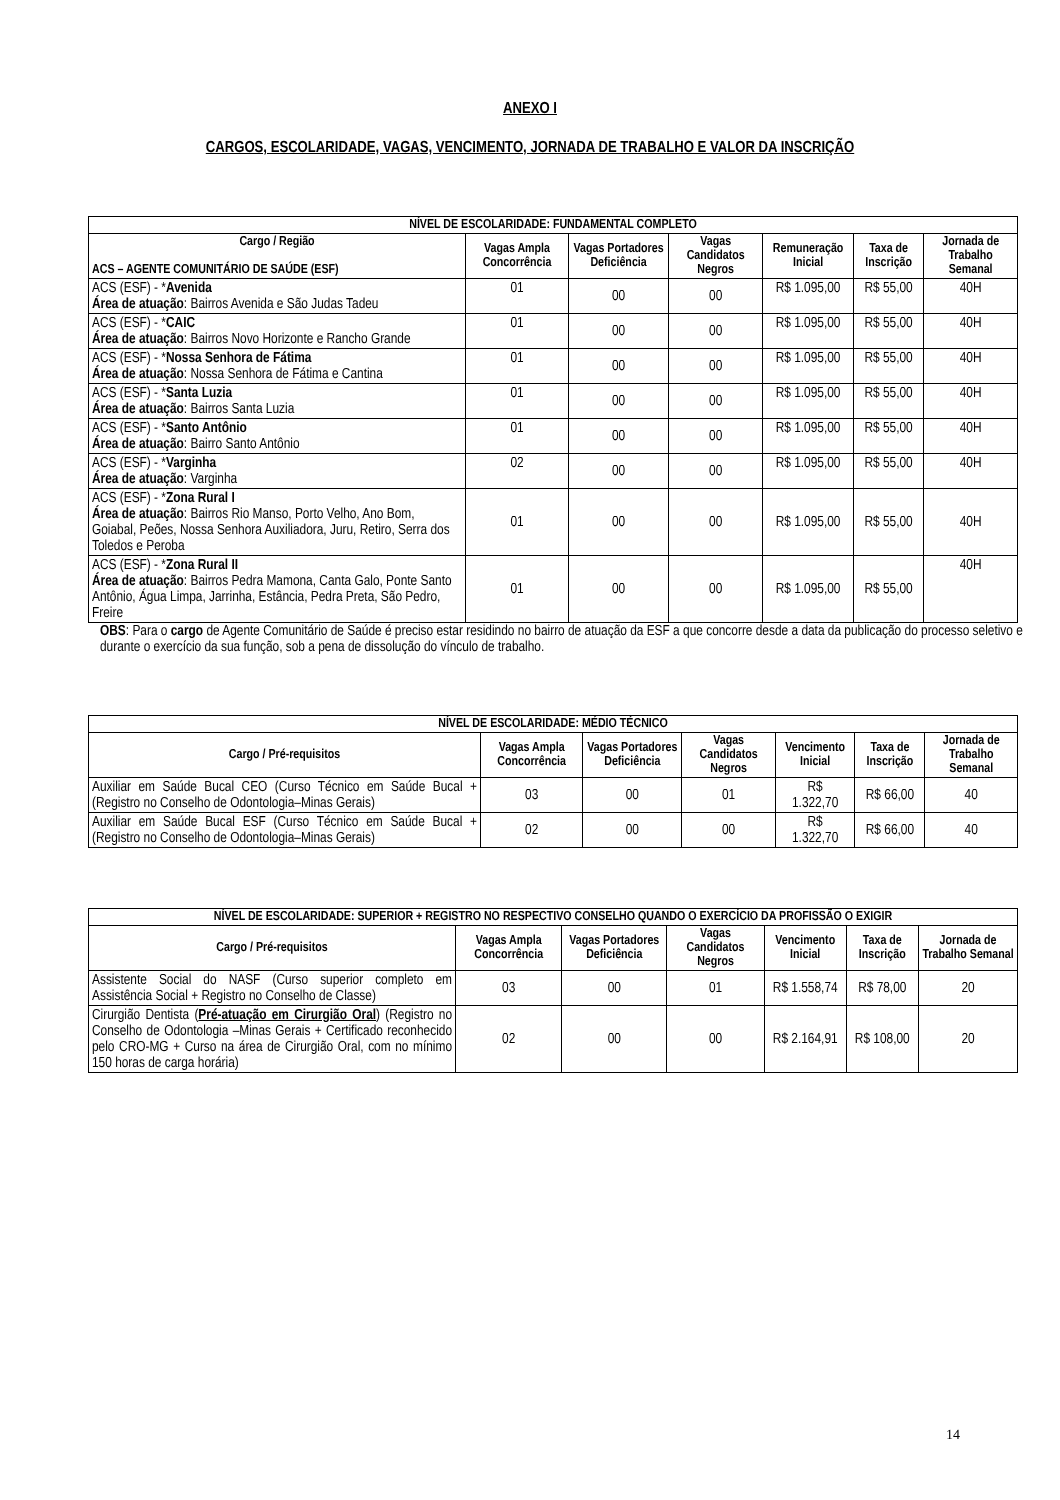ANEXO I
CARGOS, ESCOLARIDADE, VAGAS, VENCIMENTO, JORNADA DE TRABALHO E VALOR DA INSCRIÇÃO
| NÍVEL DE ESCOLARIDADE: FUNDAMENTAL COMPLETO | | | | | | |
| --- | --- | --- | --- | --- | --- | --- |
| Cargo / Região ACS – AGENTE COMUNITÁRIO DE SAÚDE (ESF) | Vagas Ampla Concorrência | Vagas Portadores Deficiência | Vagas Candidatos Negros | Remuneração Inicial | Taxa de Inscrição | Jornada de Trabalho Semanal |
| ACS (ESF) - * Avenida Área de atuação : Bairros Avenida e São Judas Tadeu | 01 | 00 | 00 | R$ 1.095,00 | R$ 55,00 | 40H |
| ACS (ESF) - * CAIC Área de atuação : Bairros Novo Horizonte e Rancho Grande | 01 | 00 | 00 | R$ 1.095,00 | R$ 55,00 | 40H |
| ACS (ESF) - * Nossa Senhora de Fátima Área de atuação : Nossa Senhora de Fátima e Cantina | 01 | 00 | 00 | R$ 1.095,00 | R$ 55,00 | 40H |
| ACS (ESF) - * Santa Luzia Área de atuação : Bairros Santa Luzia | 01 | 00 | 00 | R$ 1.095,00 | R$ 55,00 | 40H |
| ACS (ESF) - * Santo Antônio Área de atuação : Bairro Santo Antônio | 01 | 00 | 00 | R$ 1.095,00 | R$ 55,00 | 40H |
| ACS (ESF) - * Varginha Área de atuação : Varginha | 02 | 00 | 00 | R$ 1.095,00 | R$ 55,00 | 40H |
| ACS (ESF) - * Zona Rural I Área de atuação : Bairros Rio Manso, Porto Velho, Ano Bom, Goiabal, Peões, Nossa Senhora Auxiliadora, Juru, Retiro, Serra dos Toledos e Peroba | 01 | 00 | 00 | R$ 1.095,00 | R$ 55,00 | 40H |
| ACS (ESF) - * Zona Rural II Área de atuação : Bairros Pedra Mamona, Canta Galo, Ponte Santo Antônio, Água Limpa, Jarrinha, Estância, Pedra Preta, São Pedro, Freire | 01 | 00 | 00 | R$ 1.095,00 | R$ 55,00 | 40H |
OBS: Para o cargo de Agente Comunitário de Saúde é preciso estar residindo no bairro de atuação da ESF a que concorre desde a data da publicação do processo seletivo e durante o exercício da sua função, sob a pena de dissolução do vínculo de trabalho.
| NÍVEL DE ESCOLARIDADE: MÉDIO TÉCNICO | | | | | | |
| --- | --- | --- | --- | --- | --- | --- |
| Cargo / Pré-requisitos | Vagas Ampla Concorrência | Vagas Portadores Deficiência | Vagas Candidatos Negros | Vencimento Inicial | Taxa de Inscrição | Jornada de Trabalho Semanal |
| Auxiliar em Saúde Bucal CEO (Curso Técnico em Saúde Bucal + (Registro no Conselho de Odontologia–Minas Gerais) | 03 | 00 | 01 | R$ 1.322,70 | R$ 66,00 | 40 |
| Auxiliar em Saúde Bucal ESF (Curso Técnico em Saúde Bucal + (Registro no Conselho de Odontologia–Minas Gerais) | 02 | 00 | 00 | R$ 1.322,70 | R$ 66,00 | 40 |
| NÍVEL DE ESCOLARIDADE: SUPERIOR + REGISTRO NO RESPECTIVO CONSELHO QUANDO O EXERCÍCIO DA PROFISSÃO O EXIGIR | | | | | | |
| --- | --- | --- | --- | --- | --- | --- |
| Cargo / Pré-requisitos | Vagas Ampla Concorrência | Vagas Portadores Deficiência | Vagas Candidatos Negros | Vencimento Inicial | Taxa de Inscrição | Jornada de Trabalho Semanal |
| Assistente Social do NASF (Curso superior completo em Assistência Social + Registro no Conselho de Classe) | 03 | 00 | 01 | R$ 1.558,74 | R$ 78,00 | 20 |
| Cirurgião Dentista ( Pré-atuação em Cirurgião Oral ) (Registro no Conselho de Odontologia –Minas Gerais + Certificado reconhecido pelo CRO-MG + Curso na área de Cirurgião Oral, com no mínimo 150 horas de carga horária) | 02 | 00 | 00 | R$ 2.164,91 | R$ 108,00 | 20 |
14